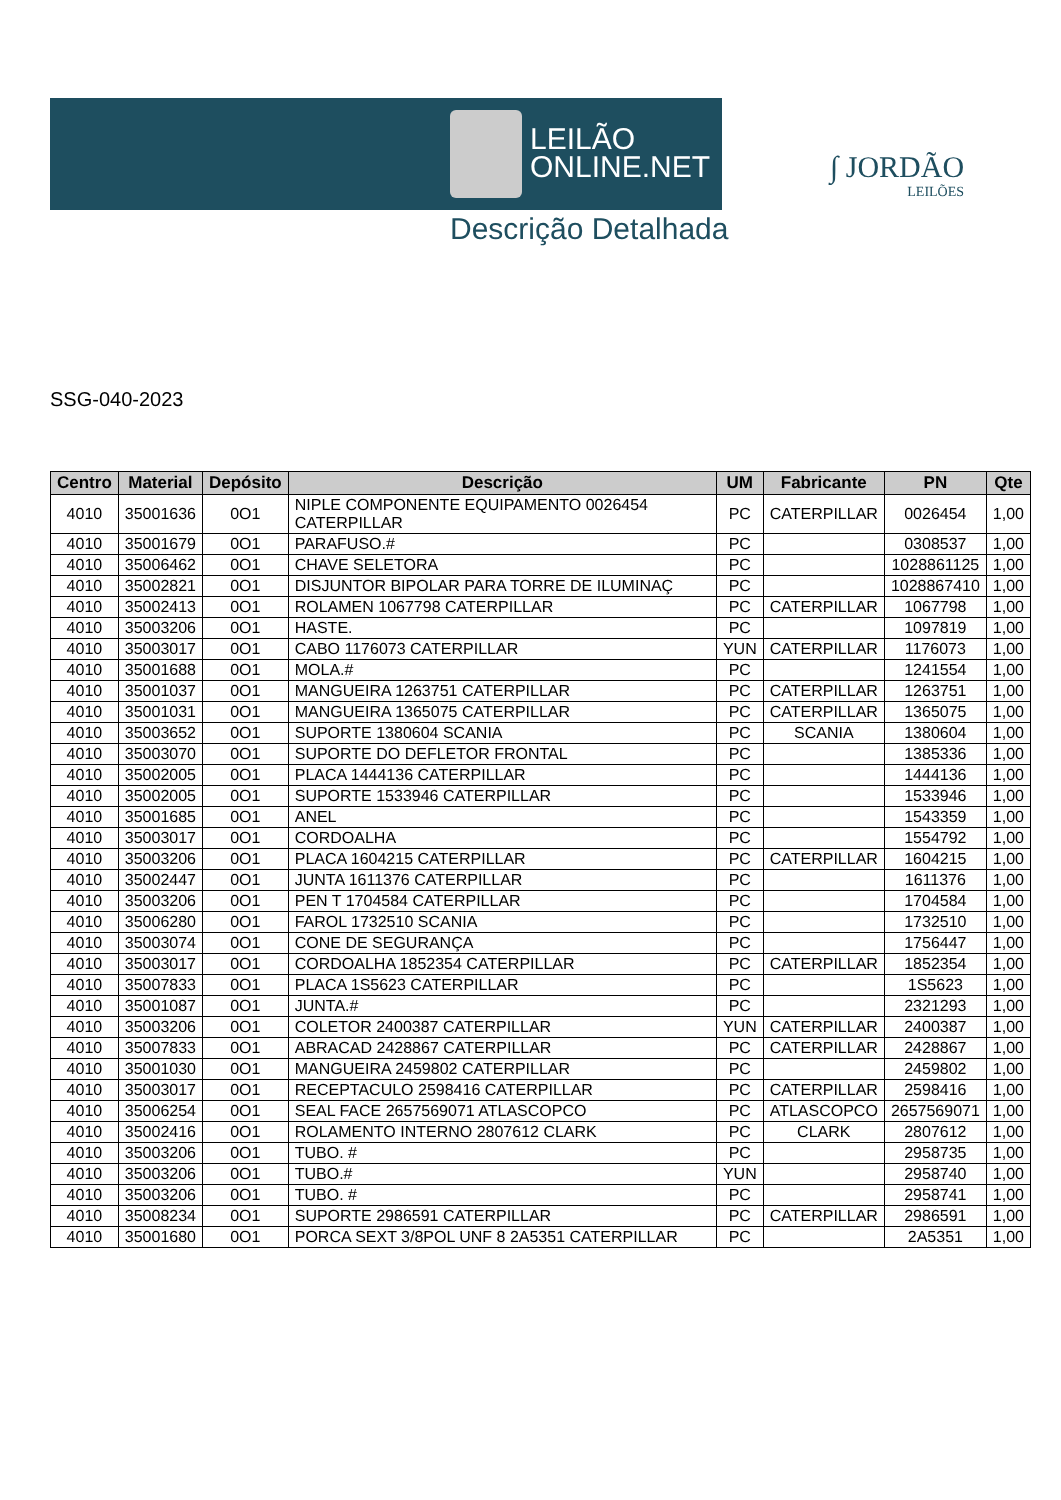LEILÃO
ONLINE.NET
Descrição Detalhada
∫ JORDÃO
LEILÕES
SSG-040-2023
| Centro | Material | Depósito | Descrição | UM | Fabricante | PN | Qte |
| --- | --- | --- | --- | --- | --- | --- | --- |
| 4010 | 35001636 | 0O1 | NIPLE COMPONENTE EQUIPAMENTO 0026454 CATERPILLAR | PC | CATERPILLAR | 0026454 | 1,00 |
| 4010 | 35001679 | 0O1 | PARAFUSO.# | PC | | 0308537 | 1,00 |
| 4010 | 35006462 | 0O1 | CHAVE SELETORA | PC | | 1028861125 | 1,00 |
| 4010 | 35002821 | 0O1 | DISJUNTOR BIPOLAR PARA TORRE DE ILUMINAÇ | PC | | 1028867410 | 1,00 |
| 4010 | 35002413 | 0O1 | ROLAMEN 1067798 CATERPILLAR | PC | CATERPILLAR | 1067798 | 1,00 |
| 4010 | 35003206 | 0O1 | HASTE. | PC | | 1097819 | 1,00 |
| 4010 | 35003017 | 0O1 | CABO 1176073 CATERPILLAR | YUN | CATERPILLAR | 1176073 | 1,00 |
| 4010 | 35001688 | 0O1 | MOLA.# | PC | | 1241554 | 1,00 |
| 4010 | 35001037 | 0O1 | MANGUEIRA 1263751 CATERPILLAR | PC | CATERPILLAR | 1263751 | 1,00 |
| 4010 | 35001031 | 0O1 | MANGUEIRA 1365075 CATERPILLAR | PC | CATERPILLAR | 1365075 | 1,00 |
| 4010 | 35003652 | 0O1 | SUPORTE 1380604 SCANIA | PC | SCANIA | 1380604 | 1,00 |
| 4010 | 35003070 | 0O1 | SUPORTE DO DEFLETOR FRONTAL | PC | | 1385336 | 1,00 |
| 4010 | 35002005 | 0O1 | PLACA 1444136 CATERPILLAR | PC | | 1444136 | 1,00 |
| 4010 | 35002005 | 0O1 | SUPORTE 1533946 CATERPILLAR | PC | | 1533946 | 1,00 |
| 4010 | 35001685 | 0O1 | ANEL | PC | | 1543359 | 1,00 |
| 4010 | 35003017 | 0O1 | CORDOALHA | PC | | 1554792 | 1,00 |
| 4010 | 35003206 | 0O1 | PLACA 1604215 CATERPILLAR | PC | CATERPILLAR | 1604215 | 1,00 |
| 4010 | 35002447 | 0O1 | JUNTA 1611376 CATERPILLAR | PC | | 1611376 | 1,00 |
| 4010 | 35003206 | 0O1 | PEN T 1704584 CATERPILLAR | PC | | 1704584 | 1,00 |
| 4010 | 35006280 | 0O1 | FAROL 1732510 SCANIA | PC | | 1732510 | 1,00 |
| 4010 | 35003074 | 0O1 | CONE DE SEGURANÇA | PC | | 1756447 | 1,00 |
| 4010 | 35003017 | 0O1 | CORDOALHA 1852354 CATERPILLAR | PC | CATERPILLAR | 1852354 | 1,00 |
| 4010 | 35007833 | 0O1 | PLACA 1S5623 CATERPILLAR | PC | | 1S5623 | 1,00 |
| 4010 | 35001087 | 0O1 | JUNTA.# | PC | | 2321293 | 1,00 |
| 4010 | 35003206 | 0O1 | COLETOR 2400387 CATERPILLAR | YUN | CATERPILLAR | 2400387 | 1,00 |
| 4010 | 35007833 | 0O1 | ABRACAD 2428867 CATERPILLAR | PC | CATERPILLAR | 2428867 | 1,00 |
| 4010 | 35001030 | 0O1 | MANGUEIRA 2459802 CATERPILLAR | PC | | 2459802 | 1,00 |
| 4010 | 35003017 | 0O1 | RECEPTACULO 2598416 CATERPILLAR | PC | CATERPILLAR | 2598416 | 1,00 |
| 4010 | 35006254 | 0O1 | SEAL FACE 2657569071 ATLASCOPCO | PC | ATLASCOPCO | 2657569071 | 1,00 |
| 4010 | 35002416 | 0O1 | ROLAMENTO INTERNO 2807612 CLARK | PC | CLARK | 2807612 | 1,00 |
| 4010 | 35003206 | 0O1 | TUBO. # | PC | | 2958735 | 1,00 |
| 4010 | 35003206 | 0O1 | TUBO.# | YUN | | 2958740 | 1,00 |
| 4010 | 35003206 | 0O1 | TUBO. # | PC | | 2958741 | 1,00 |
| 4010 | 35008234 | 0O1 | SUPORTE 2986591 CATERPILLAR | PC | CATERPILLAR | 2986591 | 1,00 |
| 4010 | 35001680 | 0O1 | PORCA SEXT 3/8POL UNF 8 2A5351 CATERPILLAR | PC | | 2A5351 | 1,00 |